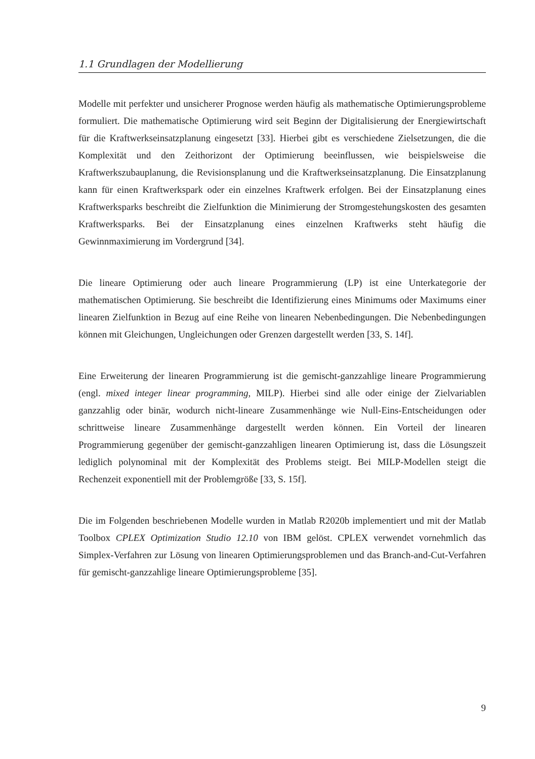1.1 Grundlagen der Modellierung
Modelle mit perfekter und unsicherer Prognose werden häufig als mathematische Optimierungsprobleme formuliert. Die mathematische Optimierung wird seit Beginn der Digitalisierung der Energiewirtschaft für die Kraftwerkseinsatzplanung eingesetzt [33]. Hierbei gibt es verschiedene Zielsetzungen, die die Komplexität und den Zeithorizont der Optimierung beeinflussen, wie beispielsweise die Kraftwerkszubauplanung, die Revisionsplanung und die Kraftwerkseinsatzplanung. Die Einsatzplanung kann für einen Kraftwerkspark oder ein einzelnes Kraftwerk erfolgen. Bei der Einsatzplanung eines Kraftwerksparks beschreibt die Zielfunktion die Minimierung der Stromgestehungskosten des gesamten Kraftwerksparks. Bei der Einsatzplanung eines einzelnen Kraftwerks steht häufig die Gewinnmaximierung im Vordergrund [34].
Die lineare Optimierung oder auch lineare Programmierung (LP) ist eine Unterkategorie der mathematischen Optimierung. Sie beschreibt die Identifizierung eines Minimums oder Maximums einer linearen Zielfunktion in Bezug auf eine Reihe von linearen Nebenbedingungen. Die Nebenbedingungen können mit Gleichungen, Ungleichungen oder Grenzen dargestellt werden [33, S. 14f].
Eine Erweiterung der linearen Programmierung ist die gemischt-ganzzahlige lineare Programmierung (engl. mixed integer linear programming, MILP). Hierbei sind alle oder einige der Zielvariablen ganzzahlig oder binär, wodurch nicht-lineare Zusammenhänge wie Null-Eins-Entscheidungen oder schrittweise lineare Zusammenhänge dargestellt werden können. Ein Vorteil der linearen Programmierung gegenüber der gemischt-ganzzahligen linearen Optimierung ist, dass die Lösungszeit lediglich polynominal mit der Komplexität des Problems steigt. Bei MILP-Modellen steigt die Rechenzeit exponentiell mit der Problemgröße [33, S. 15f].
Die im Folgenden beschriebenen Modelle wurden in Matlab R2020b implementiert und mit der Matlab Toolbox CPLEX Optimization Studio 12.10 von IBM gelöst. CPLEX verwendet vornehmlich das Simplex-Verfahren zur Lösung von linearen Optimierungsproblemen und das Branch-and-Cut-Verfahren für gemischt-ganzzahlige lineare Optimierungsprobleme [35].
9